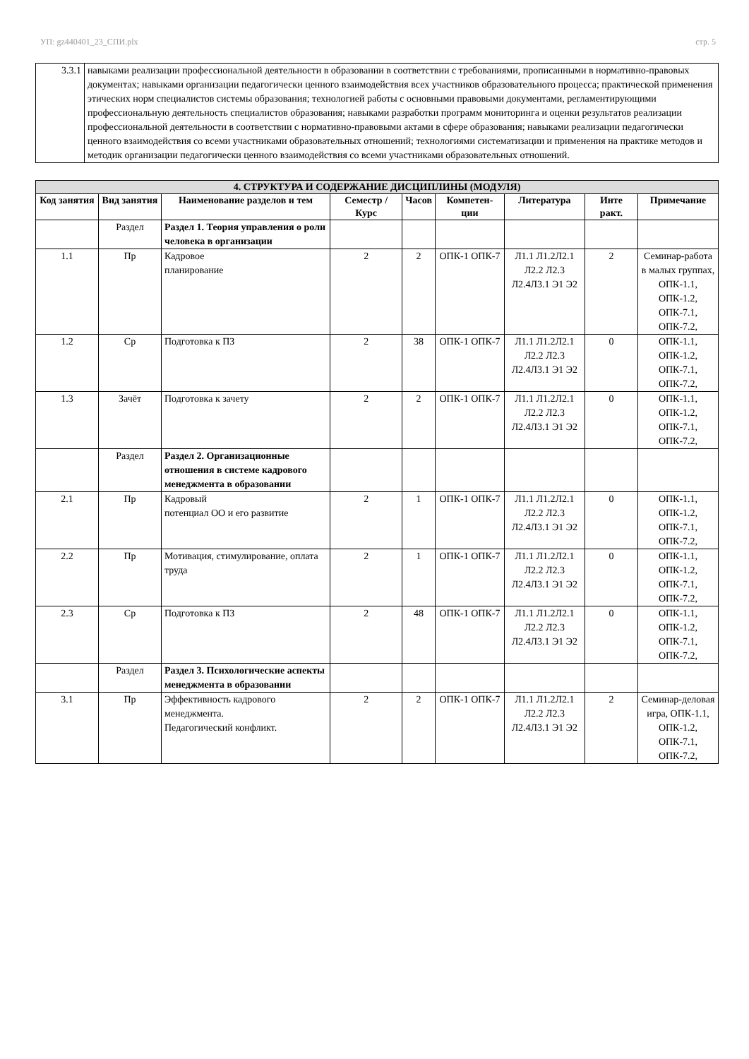УП: gz440401_23_СПИ.plx стр. 5
| 3.3.1 | навыками реализации профессиональной деятельности в образовании в соответствии с требованиями, прописанными в нормативно-правовых документах; навыками организации педагогически ценного взаимодействия всех участников образовательного процесса; практической применения этических норм специалистов системы образования; технологией работы с основными правовыми документами, регламентирующими профессиональную деятельность специалистов образования; навыками разработки программ мониторинга и оценки результатов реализации профессиональной деятельности в соответствии с нормативно-правовыми актами в сфере образования; навыками реализации педагогически ценного взаимодействия со всеми участниками образовательных отношений; технологиями систематизации и применения на практике методов и методик организации педагогически ценного взаимодействия со всеми участниками образовательных отношений. |
| 4. СТРУКТУРА И СОДЕРЖАНИЕ ДИСЦИПЛИНЫ (МОДУЛЯ) | | | | | | | | |
| --- | --- | --- | --- | --- | --- | --- | --- | --- |
| Код занятия | Вид занятия | Наименование разделов и тем | Семестр / Курс | Часов | Компетен-ции | Литература | Инте ракт. | Примечание |
| | Раздел | Раздел 1. Теория управления о роли человека в организации | | | | | | |
| 1.1 | Пр | Кадровое планирование | 2 | 2 | ОПК-1 ОПК-7 | Л1.1 Л1.2Л2.1 Л2.2 Л2.3 Л2.4Л3.1 Э1 Э2 | 2 | Семинар-работа в малых группах, ОПК-1.1, ОПК-1.2, ОПК-7.1, ОПК-7.2, |
| 1.2 | Ср | Подготовка к ПЗ | 2 | 38 | ОПК-1 ОПК-7 | Л1.1 Л1.2Л2.1 Л2.2 Л2.3 Л2.4Л3.1 Э1 Э2 | 0 | ОПК-1.1, ОПК-1.2, ОПК-7.1, ОПК-7.2, |
| 1.3 | Зачёт | Подготовка к зачету | 2 | 2 | ОПК-1 ОПК-7 | Л1.1 Л1.2Л2.1 Л2.2 Л2.3 Л2.4Л3.1 Э1 Э2 | 0 | ОПК-1.1, ОПК-1.2, ОПК-7.1, ОПК-7.2, |
| | Раздел | Раздел 2. Организационные отношения в системе кадрового менеджмента в образовании | | | | | | |
| 2.1 | Пр | Кадровый потенциал ОО и его развитие | 2 | 1 | ОПК-1 ОПК-7 | Л1.1 Л1.2Л2.1 Л2.2 Л2.3 Л2.4Л3.1 Э1 Э2 | 0 | ОПК-1.1, ОПК-1.2, ОПК-7.1, ОПК-7.2, |
| 2.2 | Пр | Мотивация, стимулирование, оплата труда | 2 | 1 | ОПК-1 ОПК-7 | Л1.1 Л1.2Л2.1 Л2.2 Л2.3 Л2.4Л3.1 Э1 Э2 | 0 | ОПК-1.1, ОПК-1.2, ОПК-7.1, ОПК-7.2, |
| 2.3 | Ср | Подготовка к ПЗ | 2 | 48 | ОПК-1 ОПК-7 | Л1.1 Л1.2Л2.1 Л2.2 Л2.3 Л2.4Л3.1 Э1 Э2 | 0 | ОПК-1.1, ОПК-1.2, ОПК-7.1, ОПК-7.2, |
| | Раздел | Раздел 3. Психологические аспекты менеджмента в образовании | | | | | | |
| 3.1 | Пр | Эффективность кадрового менеджмента. Педагогический конфликт. | 2 | 2 | ОПК-1 ОПК-7 | Л1.1 Л1.2Л2.1 Л2.2 Л2.3 Л2.4Л3.1 Э1 Э2 | 2 | Семинар-деловая игра, ОПК-1.1, ОПК-1.2, ОПК-7.1, ОПК-7.2, |